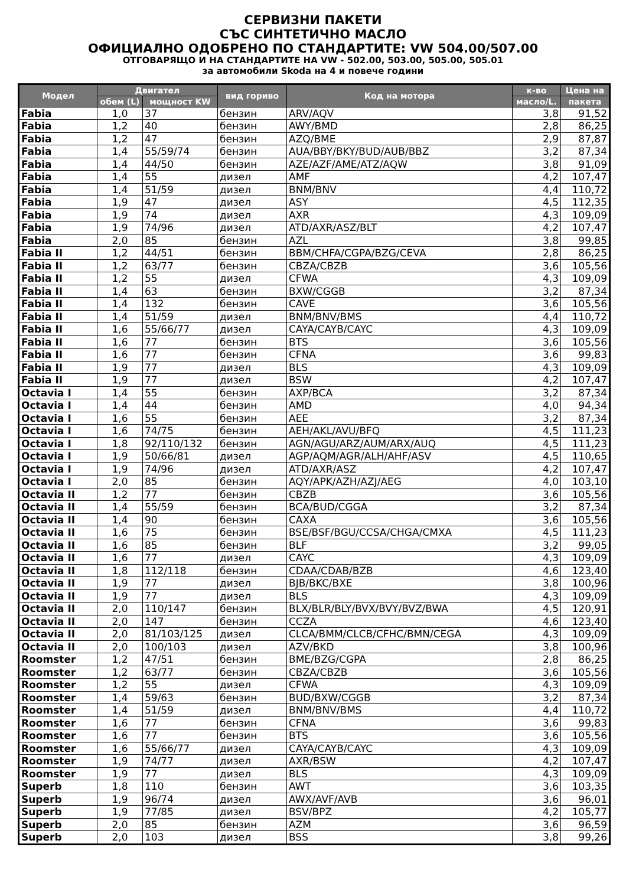СЕРВИЗНИ ПАКЕТИ
СЪС СИНТЕТИЧНО МАСЛО
ОФИЦИАЛНО ОДОБРЕНО ПО СТАНДАРТИТЕ: VW 504.00/507.00
ОТГОВАРЯЩО И НА СТАНДАРТИТЕ НА VW - 502.00, 503.00, 505.00, 505.01
за автомобили Skoda на 4 и повече години
| Модел | Двигател | | вид гориво | Код на мотора | к-во | Цена на |
| --- | --- | --- | --- | --- | --- | --- |
| | обем (L) | мощност KW | | | масло/L. | пакета |
| Fabia | 1,0 | 37 | бензин | ARV/AQV | 3,8 | 91,52 |
| Fabia | 1,2 | 40 | бензин | AWY/BMD | 2,8 | 86,25 |
| Fabia | 1,2 | 47 | бензин | AZQ/BME | 2,9 | 87,87 |
| Fabia | 1,4 | 55/59/74 | бензин | AUA/BBY/BKY/BUD/AUB/BBZ | 3,2 | 87,34 |
| Fabia | 1,4 | 44/50 | бензин | AZE/AZF/AME/ATZ/AQW | 3,8 | 91,09 |
| Fabia | 1,4 | 55 | дизел | AMF | 4,2 | 107,47 |
| Fabia | 1,4 | 51/59 | дизел | BNM/BNV | 4,4 | 110,72 |
| Fabia | 1,9 | 47 | дизел | ASY | 4,5 | 112,35 |
| Fabia | 1,9 | 74 | дизел | AXR | 4,3 | 109,09 |
| Fabia | 1,9 | 74/96 | дизел | ATD/AXR/ASZ/BLT | 4,2 | 107,47 |
| Fabia | 2,0 | 85 | бензин | AZL | 3,8 | 99,85 |
| Fabia II | 1,2 | 44/51 | бензин | BBM/CHFA/CGPA/BZG/CEVA | 2,8 | 86,25 |
| Fabia II | 1,2 | 63/77 | бензин | CBZA/CBZB | 3,6 | 105,56 |
| Fabia II | 1,2 | 55 | дизел | CFWA | 4,3 | 109,09 |
| Fabia II | 1,4 | 63 | бензин | BXW/CGGB | 3,2 | 87,34 |
| Fabia II | 1,4 | 132 | бензин | CAVE | 3,6 | 105,56 |
| Fabia II | 1,4 | 51/59 | дизел | BNM/BNV/BMS | 4,4 | 110,72 |
| Fabia II | 1,6 | 55/66/77 | дизел | CAYA/CAYB/CAYC | 4,3 | 109,09 |
| Fabia II | 1,6 | 77 | бензин | BTS | 3,6 | 105,56 |
| Fabia II | 1,6 | 77 | бензин | CFNA | 3,6 | 99,83 |
| Fabia II | 1,9 | 77 | дизел | BLS | 4,3 | 109,09 |
| Fabia II | 1,9 | 77 | дизел | BSW | 4,2 | 107,47 |
| Octavia I | 1,4 | 55 | бензин | AXP/BCA | 3,2 | 87,34 |
| Octavia I | 1,4 | 44 | бензин | AMD | 4,0 | 94,34 |
| Octavia I | 1,6 | 55 | бензин | AEE | 3,2 | 87,34 |
| Octavia I | 1,6 | 74/75 | бензин | AEH/AKL/AVU/BFQ | 4,5 | 111,23 |
| Octavia I | 1,8 | 92/110/132 | бензин | AGN/AGU/ARZ/AUM/ARX/AUQ | 4,5 | 111,23 |
| Octavia I | 1,9 | 50/66/81 | дизел | AGP/AQM/AGR/ALH/AHF/ASV | 4,5 | 110,65 |
| Octavia I | 1,9 | 74/96 | дизел | ATD/AXR/ASZ | 4,2 | 107,47 |
| Octavia I | 2,0 | 85 | бензин | AQY/APK/AZH/AZJ/AEG | 4,0 | 103,10 |
| Octavia II | 1,2 | 77 | бензин | CBZB | 3,6 | 105,56 |
| Octavia II | 1,4 | 55/59 | бензин | BCA/BUD/CGGA | 3,2 | 87,34 |
| Octavia II | 1,4 | 90 | бензин | CAXA | 3,6 | 105,56 |
| Octavia II | 1,6 | 75 | бензин | BSE/BSF/BGU/CCSA/CHGA/CMXA | 4,5 | 111,23 |
| Octavia II | 1,6 | 85 | бензин | BLF | 3,2 | 99,05 |
| Octavia II | 1,6 | 77 | дизел | CAYC | 4,3 | 109,09 |
| Octavia II | 1,8 | 112/118 | бензин | CDAA/CDAB/BZB | 4,6 | 123,40 |
| Octavia II | 1,9 | 77 | дизел | BJB/BKC/BXE | 3,8 | 100,96 |
| Octavia II | 1,9 | 77 | дизел | BLS | 4,3 | 109,09 |
| Octavia II | 2,0 | 110/147 | бензин | BLX/BLR/BLY/BVX/BVY/BVZ/BWA | 4,5 | 120,91 |
| Octavia II | 2,0 | 147 | бензин | CCZA | 4,6 | 123,40 |
| Octavia II | 2,0 | 81/103/125 | дизел | CLCA/BMM/CLCB/CFHC/BMN/CEGA | 4,3 | 109,09 |
| Octavia II | 2,0 | 100/103 | дизел | AZV/BKD | 3,8 | 100,96 |
| Roomster | 1,2 | 47/51 | бензин | BME/BZG/CGPA | 2,8 | 86,25 |
| Roomster | 1,2 | 63/77 | бензин | CBZA/CBZB | 3,6 | 105,56 |
| Roomster | 1,2 | 55 | дизел | CFWA | 4,3 | 109,09 |
| Roomster | 1,4 | 59/63 | бензин | BUD/BXW/CGGB | 3,2 | 87,34 |
| Roomster | 1,4 | 51/59 | дизел | BNM/BNV/BMS | 4,4 | 110,72 |
| Roomster | 1,6 | 77 | бензин | CFNA | 3,6 | 99,83 |
| Roomster | 1,6 | 77 | бензин | BTS | 3,6 | 105,56 |
| Roomster | 1,6 | 55/66/77 | дизел | CAYA/CAYB/CAYC | 4,3 | 109,09 |
| Roomster | 1,9 | 74/77 | дизел | AXR/BSW | 4,2 | 107,47 |
| Roomster | 1,9 | 77 | дизел | BLS | 4,3 | 109,09 |
| Superb | 1,8 | 110 | бензин | AWT | 3,6 | 103,35 |
| Superb | 1,9 | 96/74 | дизел | AWX/AVF/AVB | 3,6 | 96,01 |
| Superb | 1,9 | 77/85 | дизел | BSV/BPZ | 4,2 | 105,77 |
| Superb | 2,0 | 85 | бензин | AZM | 3,6 | 96,59 |
| Superb | 2,0 | 103 | дизел | BSS | 3,8 | 99,26 |